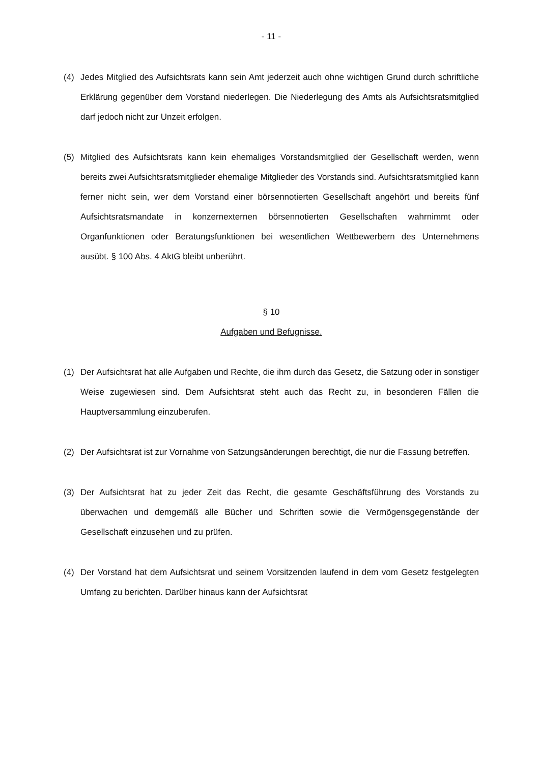- 11 -
(4) Jedes Mitglied des Aufsichtsrats kann sein Amt jederzeit auch ohne wichtigen Grund durch schriftliche Erklärung gegenüber dem Vorstand niederlegen. Die Niederlegung des Amts als Aufsichtsratsmitglied darf jedoch nicht zur Unzeit erfolgen.
(5) Mitglied des Aufsichtsrats kann kein ehemaliges Vorstandsmitglied der Gesellschaft werden, wenn bereits zwei Aufsichtsratsmitglieder ehemalige Mitglieder des Vorstands sind. Aufsichtsratsmitglied kann ferner nicht sein, wer dem Vorstand einer börsennotierten Gesellschaft angehört und bereits fünf Aufsichtsratsmandate in konzernexternen börsennotierten Gesellschaften wahrnimmt oder Organfunktionen oder Beratungsfunktionen bei wesentlichen Wettbewerbern des Unternehmens ausübt. § 100 Abs. 4 AktG bleibt unberührt.
§ 10
Aufgaben und Befugnisse.
(1) Der Aufsichtsrat hat alle Aufgaben und Rechte, die ihm durch das Gesetz, die Satzung oder in sonstiger Weise zugewiesen sind. Dem Aufsichtsrat steht auch das Recht zu, in besonderen Fällen die Hauptversammlung einzuberufen.
(2) Der Aufsichtsrat ist zur Vornahme von Satzungsänderungen berechtigt, die nur die Fassung betreffen.
(3) Der Aufsichtsrat hat zu jeder Zeit das Recht, die gesamte Geschäftsführung des Vorstands zu überwachen und demgemäß alle Bücher und Schriften sowie die Vermögensgegenstände der Gesellschaft einzusehen und zu prüfen.
(4) Der Vorstand hat dem Aufsichtsrat und seinem Vorsitzenden laufend in dem vom Gesetz festgelegten Umfang zu berichten. Darüber hinaus kann der Aufsichtsrat